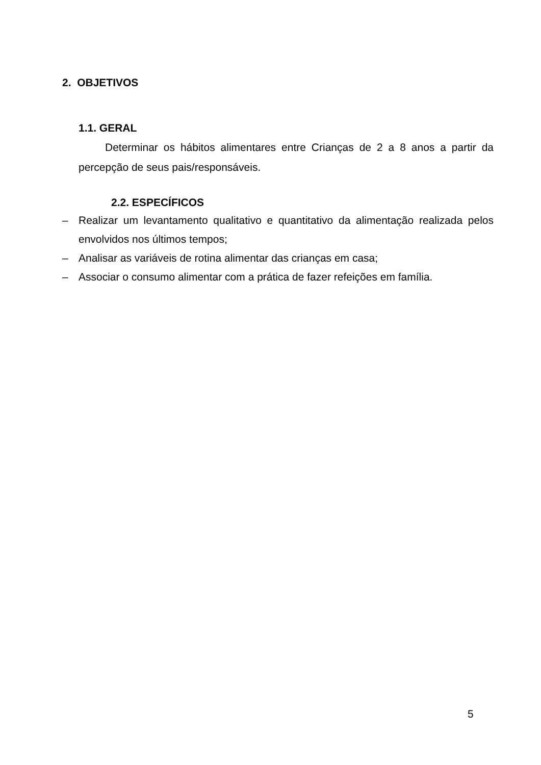2. OBJETIVOS
1.1. GERAL
Determinar os hábitos alimentares entre Crianças de 2 a 8 anos a partir da percepção de seus pais/responsáveis.
2.2. ESPECÍFICOS
– Realizar um levantamento qualitativo e quantitativo da alimentação realizada pelos envolvidos nos últimos tempos;
– Analisar as variáveis de rotina alimentar das crianças em casa;
– Associar o consumo alimentar com a prática de fazer refeições em família.
5